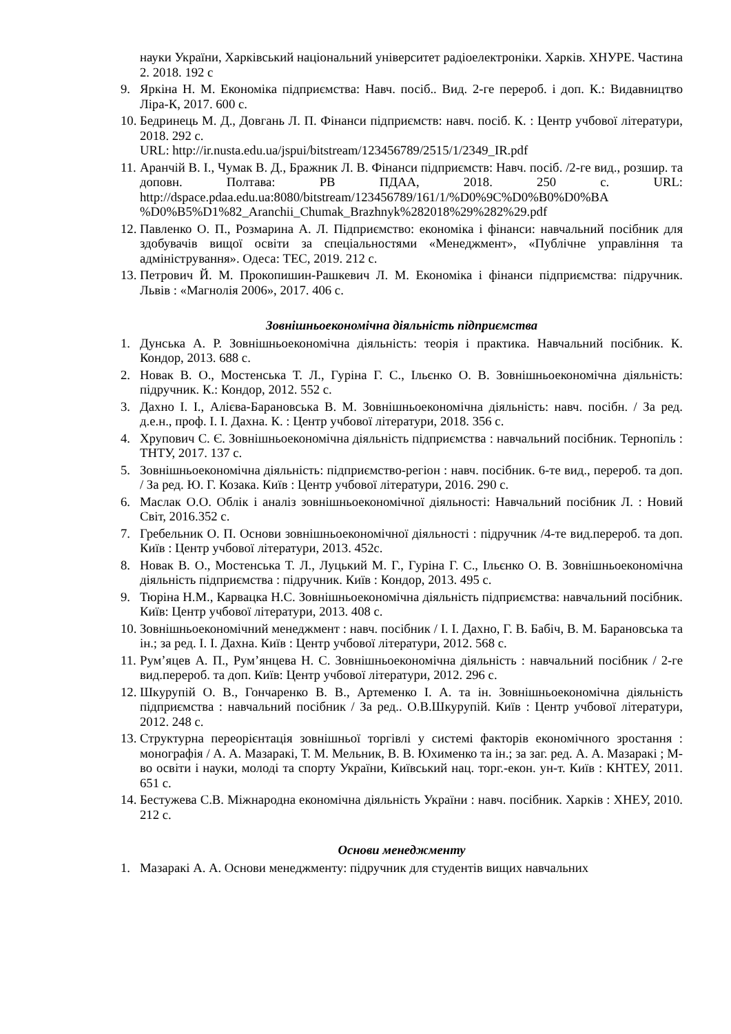науки України, Харківський національний університет радіоелектроніки. Харків. ХНУРЕ. Частина 2. 2018. 192 с
9. Яркіна Н. М. Економіка підприємства: Навч. посіб.. Вид. 2-ге перероб. і доп. К.: Видавництво Ліра-К, 2017. 600 с.
10. Бедринець М. Д., Довгань Л. П. Фінанси підприємств: навч. посіб. К. : Центр учбової літератури, 2018. 292 с.
URL: http://ir.nusta.edu.ua/jspui/bitstream/123456789/2515/1/2349_IR.pdf
11. Аранчій В. І., Чумак В. Д., Бражник Л. В. Фінанси підприємств: Навч. посіб. /2-ге вид., розшир. та доповн. Полтава: РВ ПДАА, 2018. 250 с. URL: http://dspace.pdaa.edu.ua:8080/bitstream/123456789/161/1/%D0%9C%D0%B0%D0%BA %D0%B5%D1%82_Aranchii_Chumak_Brazhnyk%282018%29%282%29.pdf
12. Павленко О. П., Розмарина А. Л. Підприємство: економіка і фінанси: навчальний посібник для здобувачів вищої освіти за спеціальностями «Менеджмент», «Публічне управління та адміністрування». Одеса: ТЕС, 2019. 212 с.
13. Петрович Й. М. Прокопишин-Рашкевич Л. М. Економіка і фінанси підприємства: підручник. Львів : «Магнолія 2006», 2017. 406 с.
Зовнішньоекономічна діяльність підприємства
1. Дунська А. Р. Зовнішньоекономічна діяльність: теорія і практика. Навчальний посібник. К. Кондор, 2013. 688 с.
2. Новак В. О., Мостенська Т. Л., Гуріна Г. С., Ільєнко О. В. Зовнішньоекономічна діяльність: підручник. К.: Кондор, 2012. 552 с.
3. Дахно І. І., Алієва-Барановська В. М. Зовнішньоекономічна діяльність: навч. посібн. / За ред. д.е.н., проф. І. І. Дахна. К. : Центр учбової літератури, 2018. 356 с.
4. Хрупович С. Є. Зовнішньоекономічна діяльність підприємства : навчальний посібник. Тернопіль : ТНТУ, 2017. 137 с.
5. Зовнішньоекономічна діяльність: підприємство-регіон : навч. посібник. 6-те вид., перероб. та доп. / За ред. Ю. Г. Козака. Київ : Центр учбової літератури, 2016. 290 с.
6. Маслак О.О. Облік і аналіз зовнішньоекономічної діяльності: Навчальний посібник Л. : Новий Світ, 2016.352 с.
7. Гребельник О. П. Основи зовнішньоекономічної діяльності : підручник /4-те вид.перероб. та доп. Київ : Центр учбової літератури, 2013. 452с.
8. Новак В. О., Мостенська Т. Л., Луцький М. Г., Гуріна Г. С., Ільєнко О. В. Зовнішньоекономічна діяльність підприємства : підручник. Київ : Кондор, 2013. 495 с.
9. Тюріна Н.М., Карвацка Н.С. Зовнішньоекономічна діяльність підприємства: навчальний посібник. Київ: Центр учбової літератури, 2013. 408 с.
10. Зовнішньоекономічний менеджмент : навч. посібник / І. І. Дахно, Г. В. Бабіч, В. М. Барановська та ін.; за ред. І. І. Дахна. Київ : Центр учбової літератури, 2012. 568 с.
11. Рум’яцев А. П., Рум’янцева Н. С. Зовнішньоекономічна діяльність : навчальний посібник / 2-ге вид.перероб. та доп. Київ: Центр учбової літератури, 2012. 296 с.
12. Шкурупій О. В., Гонча­ренко В. В., Артеменко І. А. та ін. Зовнішньоекономічна діяльність підприємства : навчальний посібник / За ред.. О.В.Шкурупій. Київ : Центр учбової літератури, 2012. 248 с.
13. Структурна переорієнтація зовнішньої торгівлі у системі факторів економічного зростання : монографія / А. А. Мазаракі, Т. М. Мельник, В. В. Юхименко та ін.; за заг. ред. А. А. Мазаракі ; М-во освіти і науки, молоді та спорту України, Київський нац. торг.-екон. ун-т. Київ : КНТЕУ, 2011. 651 с.
14. Бестужева С.В. Міжнародна економічна діяльність України : навч. посібник. Харків : ХНЕУ, 2010. 212 с.
Основи менеджменту
1. Мазаракі А. А. Основи менеджменту: підручник для студентів вищих навчальних